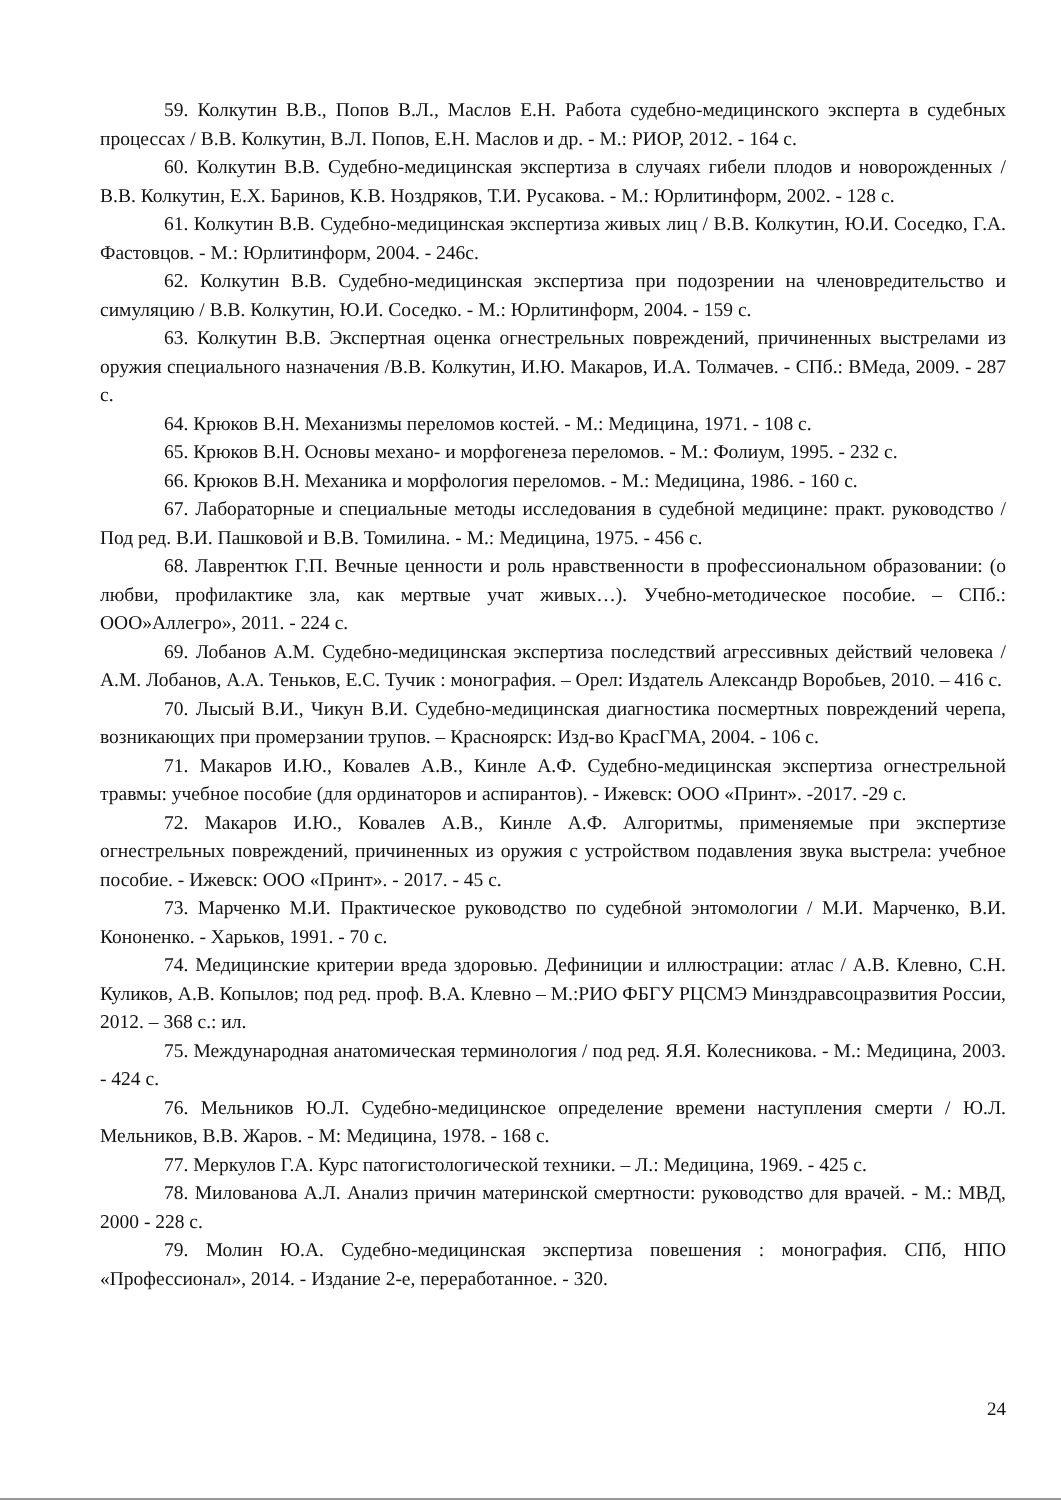59. Колкутин В.В., Попов В.Л., Маслов Е.Н. Работа судебно-медицинского эксперта в судебных процессах / В.В. Колкутин, В.Л. Попов, Е.Н. Маслов и др. - М.: РИОР, 2012. - 164 с.
60. Колкутин В.В. Судебно-медицинская экспертиза в случаях гибели плодов и новорожденных / В.В. Колкутин, Е.Х. Баринов, К.В. Ноздряков, Т.И. Русакова. - М.: Юрлитинформ, 2002. - 128 с.
61. Колкутин В.В. Судебно-медицинская экспертиза живых лиц / В.В. Колкутин, Ю.И. Соседко, Г.А. Фастовцов. - М.: Юрлитинформ, 2004. - 246с.
62. Колкутин В.В. Судебно-медицинская экспертиза при подозрении на членовредительство и симуляцию / В.В. Колкутин, Ю.И. Соседко. - М.: Юрлитинформ, 2004. - 159 с.
63. Колкутин В.В. Экспертная оценка огнестрельных повреждений, причиненных выстрелами из оружия специального назначения /В.В. Колкутин, И.Ю. Макаров, И.А. Толмачев. - СПб.: ВМеда, 2009. - 287 с.
64. Крюков В.Н. Механизмы переломов костей. - М.: Медицина, 1971. - 108 с.
65. Крюков В.Н. Основы механо- и морфогенеза переломов. - М.: Фолиум, 1995. - 232 с.
66. Крюков В.Н. Механика и морфология переломов. - М.: Медицина, 1986. - 160 с.
67. Лабораторные и специальные методы исследования в судебной медицине: практ. руководство / Под ред. В.И. Пашковой и В.В. Томилина. - М.: Медицина, 1975. - 456 с.
68. Лаврентюк Г.П. Вечные ценности и роль нравственности в профессиональном образовании: (о любви, профилактике зла, как мертвые учат живых…). Учебно-методическое пособие. – СПб.: ООО»Аллегро», 2011. - 224 с.
69. Лобанов А.М. Судебно-медицинская экспертиза последствий агрессивных действий человека /А.М. Лобанов, А.А. Теньков, Е.С. Тучик : монография. – Орел: Издатель Александр Воробьев, 2010. – 416 с.
70. Лысый В.И., Чикун В.И. Судебно-медицинская диагностика посмертных повреждений черепа, возникающих при промерзании трупов. – Красноярск: Изд-во КрасГМА, 2004. - 106 с.
71. Макаров И.Ю., Ковалев А.В., Кинле А.Ф. Судебно-медицинская экспертиза огнестрельной травмы: учебное пособие (для ординаторов и аспирантов). - Ижевск: ООО «Принт». -2017. -29 с.
72. Макаров И.Ю., Ковалев А.В., Кинле А.Ф. Алгоритмы, применяемые при экспертизе огнестрельных повреждений, причиненных из оружия с устройством подавления звука выстрела: учебное пособие. - Ижевск: ООО «Принт». - 2017. - 45 с.
73. Марченко М.И. Практическое руководство по судебной энтомологии / М.И. Марченко, В.И. Кононенко. - Харьков, 1991. - 70 с.
74. Медицинские критерии вреда здоровью. Дефиниции и иллюстрации: атлас / А.В. Клевно, С.Н. Куликов, А.В. Копылов; под ред. проф. В.А. Клевно – М.:РИО ФБГУ РЦСМЭ Минздравсоцразвития России, 2012. – 368 с.: ил.
75. Международная анатомическая терминология / под ред. Я.Я. Колесникова. - М.: Медицина, 2003. - 424 с.
76. Мельников Ю.Л. Судебно-медицинское определение времени наступления смерти / Ю.Л. Мельников, В.В. Жаров. - М: Медицина, 1978. - 168 с.
77. Меркулов Г.А. Курс патогистологической техники. – Л.: Медицина, 1969. - 425 с.
78. Милованова А.Л. Анализ причин материнской смертности: руководство для врачей. - М.: МВД, 2000 - 228 с.
79. Молин Ю.А. Судебно-медицинская экспертиза повешения : монография. СПб, НПО «Профессионал», 2014. - Издание 2-е, переработанное. - 320.
24